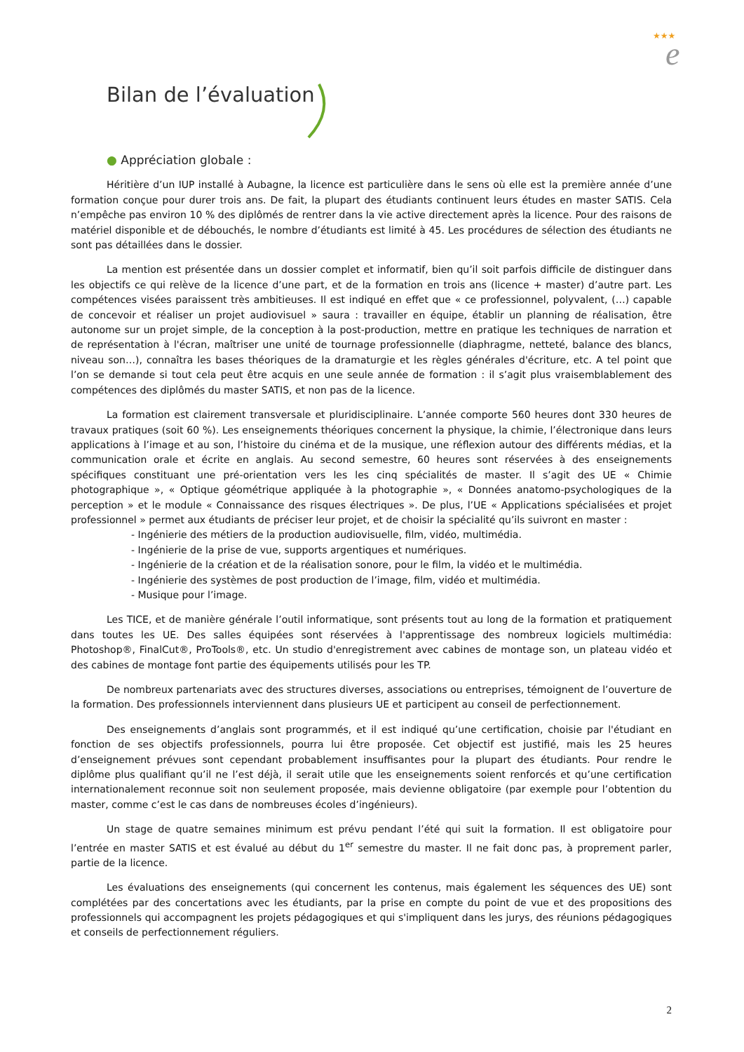★★★
e
Bilan de l’évaluation
● Appréciation globale :
Héritière d’un IUP installé à Aubagne, la licence est particulière dans le sens où elle est la première année d’une formation conçue pour durer trois ans. De fait, la plupart des étudiants continuent leurs études en master SATIS. Cela n’empêche pas environ 10 % des diplômés de rentrer dans la vie active directement après la licence. Pour des raisons de matériel disponible et de débouchés, le nombre d’étudiants est limité à 45. Les procédures de sélection des étudiants ne sont pas détaillées dans le dossier.
La mention est présentée dans un dossier complet et informatif, bien qu’il soit parfois difficile de distinguer dans les objectifs ce qui relève de la licence d’une part, et de la formation en trois ans (licence + master) d’autre part. Les compétences visées paraissent très ambitieuses. Il est indiqué en effet que « ce professionnel, polyvalent, (…) capable de concevoir et réaliser un projet audiovisuel » saura : travailler en équipe, établir un planning de réalisation, être autonome sur un projet simple, de la conception à la post-production, mettre en pratique les techniques de narration et de représentation à l'écran, maîtriser une unité de tournage professionnelle (diaphragme, netteté, balance des blancs, niveau son…), connaîtra les bases théoriques de la dramaturgie et les règles générales d'écriture, etc. A tel point que l’on se demande si tout cela peut être acquis en une seule année de formation : il s’agit plus vraisemblablement des compétences des diplômés du master SATIS, et non pas de la licence.
La formation est clairement transversale et pluridisciplinaire. L’année comporte 560 heures dont 330 heures de travaux pratiques (soit 60 %). Les enseignements théoriques concernent la physique, la chimie, l’électronique dans leurs applications à l’image et au son, l’histoire du cinéma et de la musique, une réflexion autour des différents médias, et la communication orale et écrite en anglais. Au second semestre, 60 heures sont réservées à des enseignements spécifiques constituant une pré-orientation vers les les cinq spécialités de master. Il s’agit des UE « Chimie photographique », « Optique géométrique appliquée à la photographie », « Données anatomo-psychologiques de la perception » et le module « Connaissance des risques électriques ». De plus, l’UE « Applications spécialisées et projet professionnel » permet aux étudiants de préciser leur projet, et de choisir la spécialité qu’ils suivront en master :
- Ingénierie des métiers de la production audiovisuelle, film, vidéo, multimédia.
- Ingénierie de la prise de vue, supports argentiques et numériques.
- Ingénierie de la création et de la réalisation sonore, pour le film, la vidéo et le multimédia.
- Ingénierie des systèmes de post production de l’image, film, vidéo et multimédia.
- Musique pour l’image.
Les TICE, et de manière générale l’outil informatique, sont présents tout au long de la formation et pratiquement dans toutes les UE. Des salles équipées sont réservées à l'apprentissage des nombreux logiciels multimédia: Photoshop®, FinalCut®, ProTools®, etc. Un studio d'enregistrement avec cabines de montage son, un plateau vidéo et des cabines de montage font partie des équipements utilisés pour les TP.
De nombreux partenariats avec des structures diverses, associations ou entreprises, témoignent de l’ouverture de la formation. Des professionnels interviennent dans plusieurs UE et participent au conseil de perfectionnement.
Des enseignements d’anglais sont programmés, et il est indiqué qu’une certification, choisie par l'étudiant en fonction de ses objectifs professionnels, pourra lui être proposée. Cet objectif est justifié, mais les 25 heures d’enseignement prévues sont cependant probablement insuffisantes pour la plupart des étudiants. Pour rendre le diplôme plus qualifiant qu’il ne l’est déjà, il serait utile que les enseignements soient renforcés et qu’une certification internationalement reconnue soit non seulement proposée, mais devienne obligatoire (par exemple pour l’obtention du master, comme c’est le cas dans de nombreuses écoles d’ingénieurs).
Un stage de quatre semaines minimum est prévu pendant l’été qui suit la formation. Il est obligatoire pour l’entrée en master SATIS et est évalué au début du 1<sup>er</sup> semestre du master. Il ne fait donc pas, à proprement parler, partie de la licence.
Les évaluations des enseignements (qui concernent les contenus, mais également les séquences des UE) sont complétées par des concertations avec les étudiants, par la prise en compte du point de vue et des propositions des professionnels qui accompagnent les projets pédagogiques et qui s'impliquent dans les jurys, des réunions pédagogiques et conseils de perfectionnement réguliers.
2